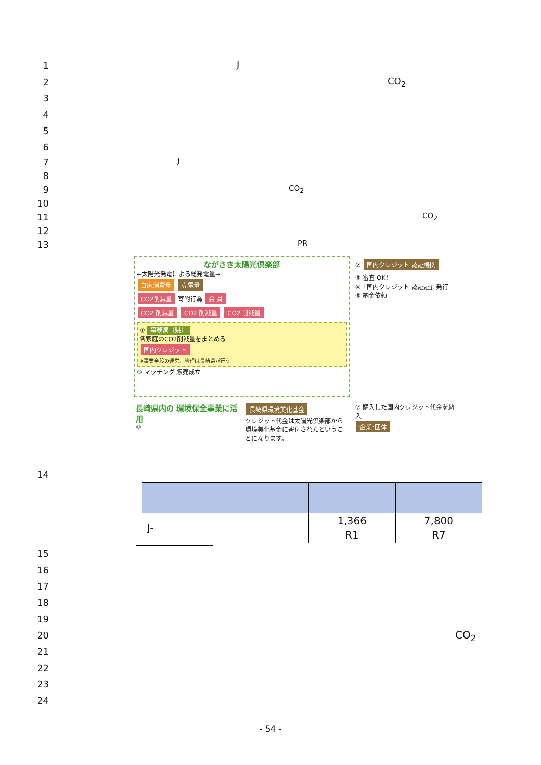1
J
2
CO<sub>2</sub>
3
4
5
6
7
J
8
9
CO<sub>2</sub>
10
11
CO<sub>2</sub>
12
13
PR
ながさき太陽光倶楽部
←太陽光発電による総発電量→
自家消費量 売電量
CO2削減量 寄附行為 会 員
CO2 削減量 CO2 削減量 CO2 削減量
① 事務局（県）
各家庭のCO2削減量をまとめる
国内クレジット
※事業全般の運営、管理は長崎県が行う
⑤ マッチング 販売成立
② 国内クレジット 認証機関
③ 審査 OK！
④「国内クレジット 認証証」発行
⑥ 納金依頼
長崎県内の 環境保全事業に活用
⑧
長崎県環境美化基金
クレジット代金は太陽光倶楽部から環境美化基金に寄付されたということになります。
⑦ 購入した国内クレジット代金を納入
企業･団体
14
| J- | 1,366 R1 | 7,800 R7 |
15
16
17
18
19
20
CO<sub>2</sub>
21
22
23
24
- 54 -